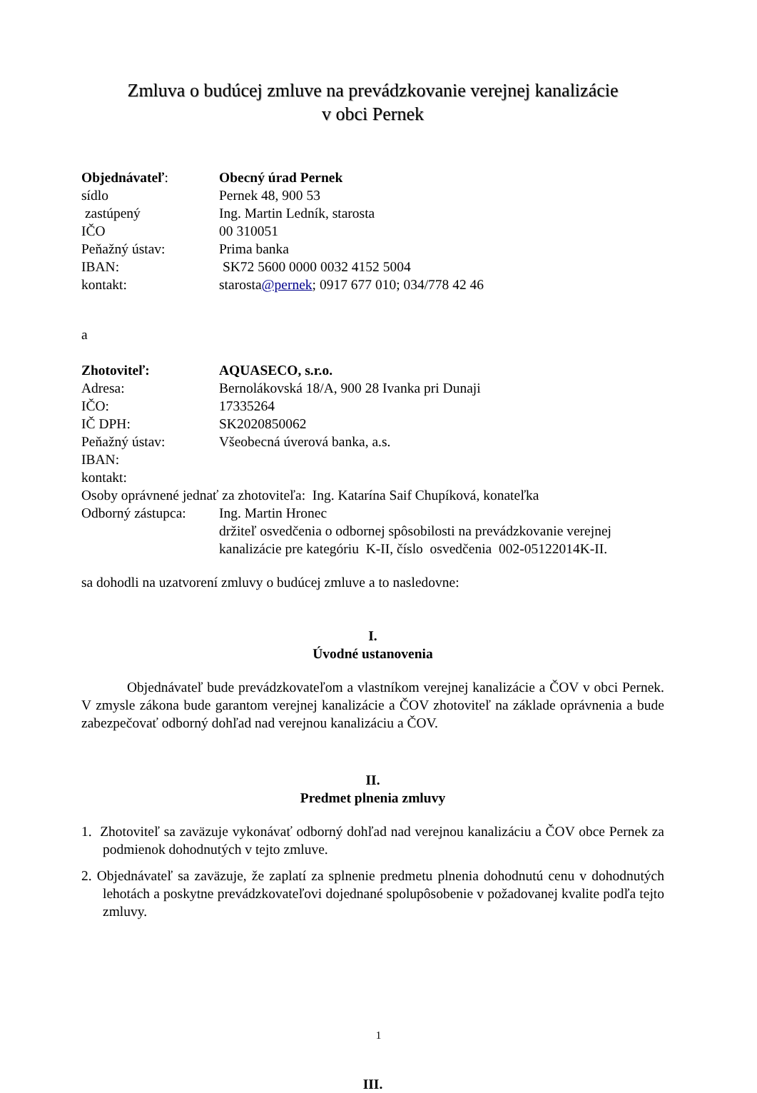Zmluva o budúcej zmluve na prevádzkovanie verejnej kanalizácie
v obci Pernek
Objednávateľ: Obecný úrad Pernek
sídlo Pernek 48, 900 53
zastúpený Ing. Martin Ledník, starosta
IČO 00 310051
Peňažný ústav: Prima banka
IBAN: SK72 5600 0000 0032 4152 5004
kontakt: starosta@pernek; 0917 677 010; 034/778 42 46
a
Zhotoviteľ: AQUASECO, s.r.o.
Adresa: Bernolákovská 18/A, 900 28 Ivanka pri Dunaji
IČO: 17335264
IČ DPH: SK2020850062
Peňažný ústav: Všeobecná úverová banka, a.s.
IBAN:
kontakt:
Osoby oprávnené jednať za zhotoviteľa: Ing. Katarína Saif Chupíková, konateľka
Odborný zástupca:
Ing. Martin Hronec
držiteľ osvedčenia o odbornej spôsobilosti na prevádzkovanie verejnej kanalizácie pre kategóriu K-II, číslo osvedčenia 002-05122014K-II.
sa dohodli na uzatvorení zmluvy o budúcej zmluve a to nasledovne:
I.
Úvodné ustanovenia
Objednávateľ bude prevádzkovateľom a vlastníkom verejnej kanalizácie a ČOV v obci Pernek. V zmysle zákona bude garantom verejnej kanalizácie a ČOV zhotoviteľ na základe oprávnenia a bude zabezpečovať odborný dohľad nad verejnou kanalizáciu a ČOV.
II.
Predmet plnenia zmluvy
1. Zhotoviteľ sa zaväzuje vykonávať odborný dohľad nad verejnou kanalizáciu a ČOV obce Pernek za podmienok dohodnutých v tejto zmluve.
2. Objednávateľ sa zaväzuje, že zaplatí za splnenie predmetu plnenia dohodnutú cenu v dohodnutých lehotách a poskytne prevádzkovateľovi dojednané spolupôsobenie v požadovanej kvalite podľa tejto zmluvy.
III.
1